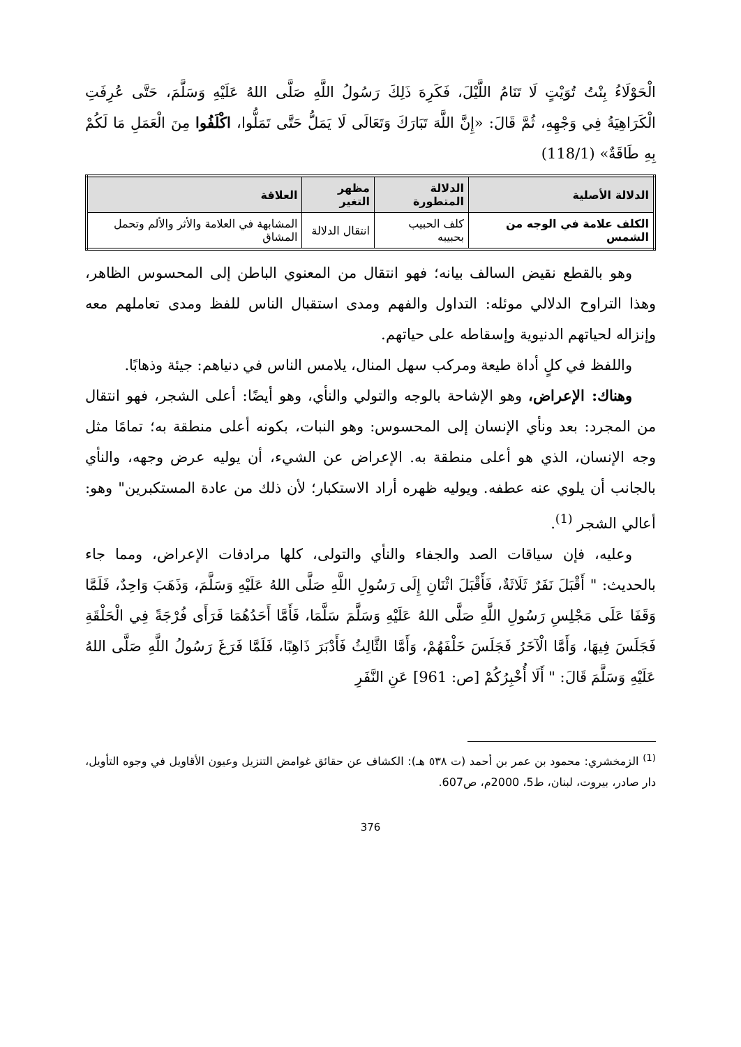الْحَوْلَاءُ بِنْتُ تُوَيْتٍ لَا تَنَامُ اللَّيْلَ، فَكَرِهَ ذَلِكَ رَسُولُ اللَّهِ صَلَّى اللهُ عَلَيْهِ وَسَلَّمَ، حَتَّى عُرِفَتِ الْكَرَاهِيَةُ فِي وَجْهِهِ، ثُمَّ قَالَ: «إِنَّ اللَّهَ تَبَارَكَ وَتَعَالَى لَا يَمَلُّ حَتَّى تَمَلُّوا، اكْلَفُوا مِنَ الْعَمَلِ مَا لَكُمْ بِهِ طَاقَةٌ» (118/1)
| الدلالة الأصلية | الدلالة المتطورة | مظهر التغير | العلاقة |
| --- | --- | --- | --- |
| الكلف علامة في الوجه من الشمس | كلف الحبيب بحبيبه | انتقال الدلالة | المشابهة في العلامة والأثر والألم وتحمل المشاق |
وهو بالقطع نقيض السالف بيانه؛ فهو انتقال من المعنوي الباطن إلى المحسوس الظاهر، وهذا التراوح الدلالي موئله: التداول والفهم ومدى استقبال الناس للفظ ومدى تعاملهم معه وإنزاله لحياتهم الدنيوية وإسقاطه على حياتهم.
واللفظ في كلٍ أداة طيعة ومركب سهل المنال، يلامس الناس في دنياهم: جيئة وذهابًا.
وهناك: الإعراض، وهو الإشاحة بالوجه والتولي والنأي، وهو أيضًا: أعلى الشجر، فهو انتقال من المجرد: بعد ونأي الإنسان إلى المحسوس: وهو النبات، بكونه أعلى منطقة به؛ تمامًا مثل وجه الإنسان، الذي هو أعلى منطقة به. الإعراض عن الشيء، أن يوليه عرض وجهه، والنأي بالجانب أن يلوي عنه عطفه. ويوليه ظهره أراد الاستكبار؛ لأن ذلك من عادة المستكبرين" وهو: أعالي الشجر <sup>(1)</sup>.
وعليه، فإن سياقات الصد والجفاء والنأي والتولى، كلها مرادفات الإعراض، ومما جاء بالحديث: " أَقْبَلَ نَفَرٌ ثَلَاثَةٌ، فَأَقْبَلَ اثْنَانِ إِلَى رَسُولِ اللَّهِ صَلَّى اللهُ عَلَيْهِ وَسَلَّمَ، وَذَهَبَ وَاحِدٌ، فَلَمَّا وَقَفَا عَلَى مَجْلِسِ رَسُولِ اللَّهِ صَلَّى اللهُ عَلَيْهِ وَسَلَّمَ سَلَّمَا، فَأَمَّا أَحَدُهُمَا فَرَأَى فُرْجَةً فِي الْحَلْقَةِ فَجَلَسَ فِيهَا، وَأَمَّا الْآخَرُ فَجَلَسَ خَلْفَهُمْ، وَأَمَّا الثَّالِثُ فَأَدْبَرَ ذَاهِبًا، فَلَمَّا فَرَغَ رَسُولُ اللَّهِ صَلَّى اللهُ عَلَيْهِ وَسَلَّمَ قَالَ: " أَلَا أُخْبِرُكُمْ [ص: 961] عَنِ النَّفَرِ
<sup>(1)</sup> الزمخشري: محمود بن عمر بن أحمد (ت ٥٣٨ هـ): الكشاف عن حقائق غوامض التنزيل وعيون الأقاويل في وجوه التأويل، دار صادر، بيروت، لبنان، ط5، 2000م، ص607.
376